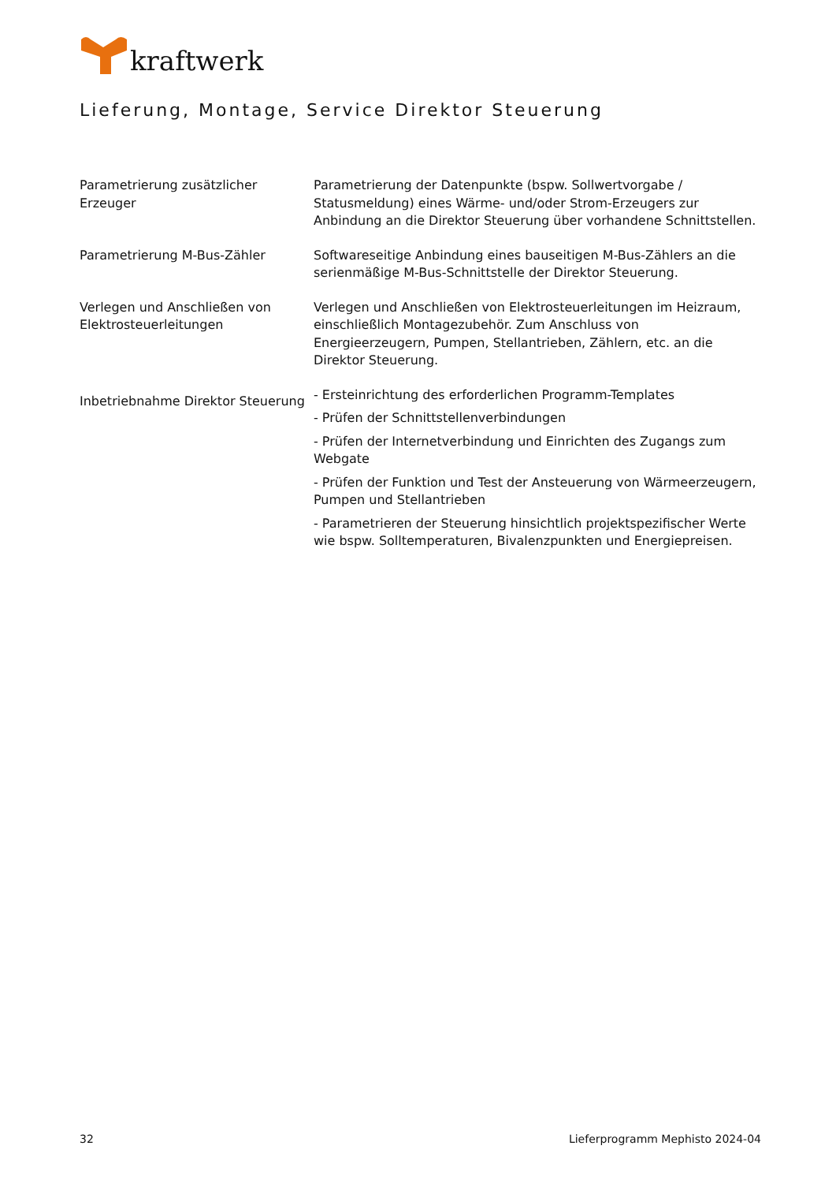kraftwerk
Lieferung, Montage, Service Direktor Steuerung
Parametrierung zusätzlicher Erzeuger
Parametrierung der Datenpunkte (bspw. Sollwertvorgabe / Statusmeldung) eines Wärme- und/oder Strom-Erzeugers zur Anbindung an die Direktor Steuerung über vorhandene Schnittstellen.
Parametrierung M-Bus-Zähler Softwareseitige Anbindung eines bauseitigen M-Bus-Zählers an die serienmäßige M-Bus-Schnittstelle der Direktor Steuerung.
Verlegen und Anschließen von Elektrosteuerleitungen
Verlegen und Anschließen von Elektrosteuerleitungen im Heizraum, einschließlich Montagezubehör. Zum Anschluss von Energieerzeugern, Pumpen, Stellantrieben, Zählern, etc. an die Direktor Steuerung.
Inbetriebnahme Direktor Steuerung
- Ersteinrichtung des erforderlichen Programm-Templates
- Prüfen der Schnittstellenverbindungen
- Prüfen der Internetverbindung und Einrichten des Zugangs zum Webgate
- Prüfen der Funktion und Test der Ansteuerung von Wärmeerzeugern, Pumpen und Stellantrieben
- Parametrieren der Steuerung hinsichtlich projektspezifischer Werte wie bspw. Solltemperaturen, Bivalenzpunkten und Energiepreisen.
32 Lieferprogramm Mephisto 2024-04